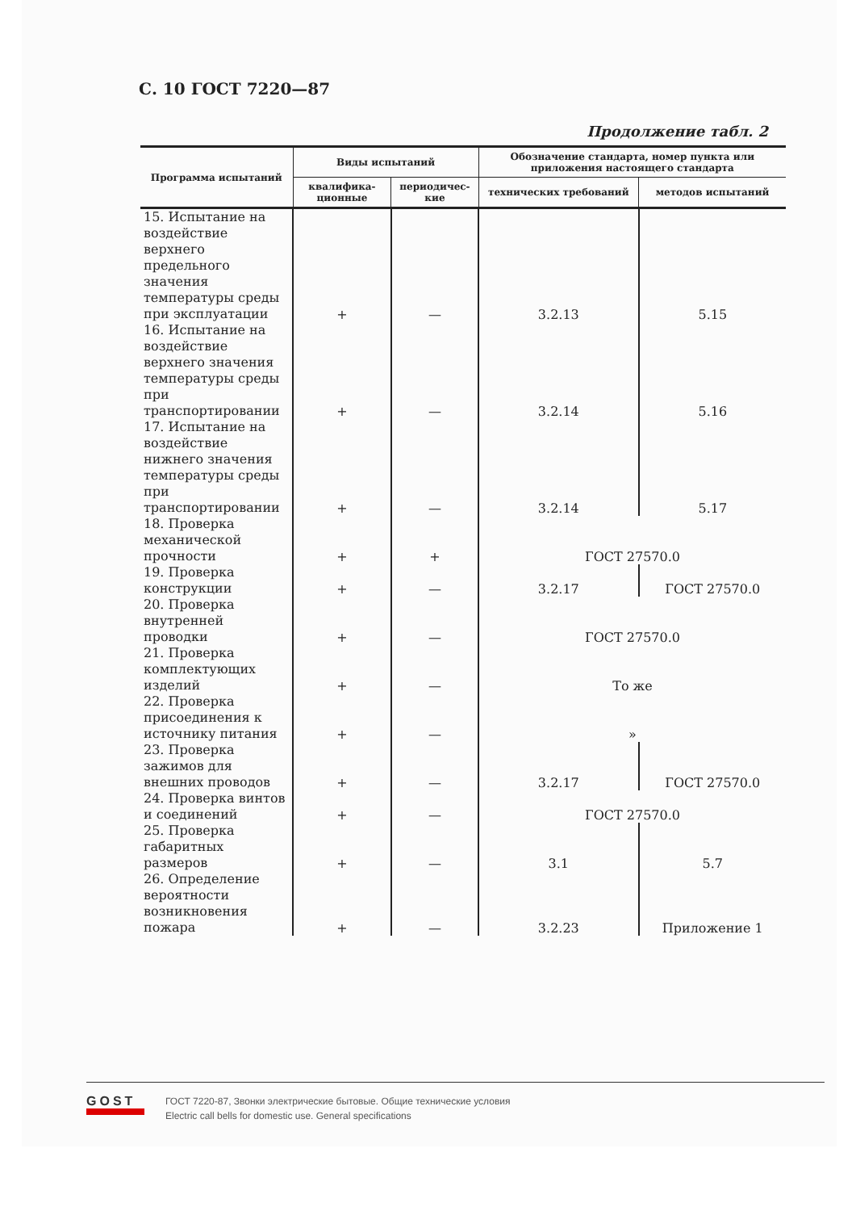С. 10 ГОСТ 7220—87
Продолжение табл. 2
| Программа испытаний | Виды испытаний | | Обозначение стандарта, номер пункта или приложения настоящего стандарта | |
| --- | --- | --- | --- | --- |
| | квалифика-ционные | периодичес-кие | технических требований | методов испытаний |
| 15. Испытание на воздействие верхнего предельного значения температуры среды при эксплуатации | + | — | 3.2.13 | 5.15 |
| 16. Испытание на воздействие верхнего значения температуры среды при транспортировании | + | — | 3.2.14 | 5.16 |
| 17. Испытание на воздействие нижнего значения температуры среды при транспортировании | + | — | 3.2.14 | 5.17 |
| 18. Проверка механической прочности | + | + | ГОСТ 27570.0 | |
| 19. Проверка конструкции | + | — | 3.2.17 | ГОСТ 27570.0 |
| 20. Проверка внутренней проводки | + | — | ГОСТ 27570.0 | |
| 21. Проверка комплектующих изделий | + | — | То же | |
| 22. Проверка присоединения к источнику питания | + | — | » | |
| 23. Проверка зажимов для внешних проводов | + | — | 3.2.17 | ГОСТ 27570.0 |
| 24. Проверка винтов и соединений | + | — | ГОСТ 27570.0 | |
| 25. Проверка габаритных размеров | + | — | 3.1 | 5.7 |
| 26. Определение вероятности возникновения пожара | + | — | 3.2.23 | Приложение 1 |
GOST
ГОСТ 7220-87, Звонки электрические бытовые. Общие технические условия
Electric call bells for domestic use. General specifications